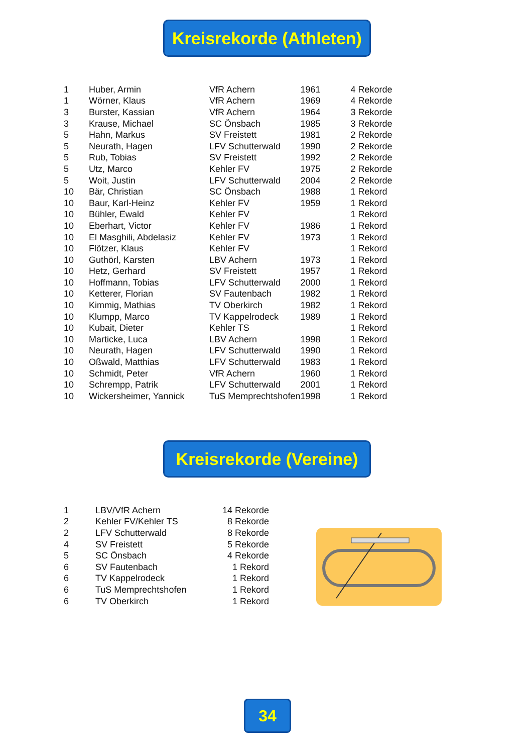Kreisrekorde (Athleten)
| 1 | Huber, Armin | VfR Achern | 1961 | 4 Rekorde |
| 1 | Wörner, Klaus | VfR Achern | 1969 | 4 Rekorde |
| 3 | Burster, Kassian | VfR Achern | 1964 | 3 Rekorde |
| 3 | Krause, Michael | SC Önsbach | 1985 | 3 Rekorde |
| 5 | Hahn, Markus | SV Freistett | 1981 | 2 Rekorde |
| 5 | Neurath, Hagen | LFV Schutterwald | 1990 | 2 Rekorde |
| 5 | Rub, Tobias | SV Freistett | 1992 | 2 Rekorde |
| 5 | Utz, Marco | Kehler FV | 1975 | 2 Rekorde |
| 5 | Woit, Justin | LFV Schutterwald | 2004 | 2 Rekorde |
| 10 | Bär, Christian | SC Önsbach | 1988 | 1 Rekord |
| 10 | Baur, Karl-Heinz | Kehler FV | 1959 | 1 Rekord |
| 10 | Bühler, Ewald | Kehler FV | | 1 Rekord |
| 10 | Eberhart, Victor | Kehler FV | 1986 | 1 Rekord |
| 10 | El Masghili, Abdelasiz | Kehler FV | 1973 | 1 Rekord |
| 10 | Flötzer, Klaus | Kehler FV | | 1 Rekord |
| 10 | Guthörl, Karsten | LBV Achern | 1973 | 1 Rekord |
| 10 | Hetz, Gerhard | SV Freistett | 1957 | 1 Rekord |
| 10 | Hoffmann, Tobias | LFV Schutterwald | 2000 | 1 Rekord |
| 10 | Ketterer, Florian | SV Fautenbach | 1982 | 1 Rekord |
| 10 | Kimmig, Mathias | TV Oberkirch | 1982 | 1 Rekord |
| 10 | Klumpp, Marco | TV Kappelrodeck | 1989 | 1 Rekord |
| 10 | Kubait, Dieter | Kehler TS | | 1 Rekord |
| 10 | Marticke, Luca | LBV Achern | 1998 | 1 Rekord |
| 10 | Neurath, Hagen | LFV Schutterwald | 1990 | 1 Rekord |
| 10 | Oßwald, Matthias | LFV Schutterwald | 1983 | 1 Rekord |
| 10 | Schmidt, Peter | VfR Achern | 1960 | 1 Rekord |
| 10 | Schrempp, Patrik | LFV Schutterwald | 2001 | 1 Rekord |
| 10 | Wickersheimer, Yannick | TuS Memprechtshofen | 1998 | 1 Rekord |
Kreisrekorde (Vereine)
| 1 | LBV/VfR Achern | 14 Rekorde |
| 2 | Kehler FV/Kehler TS | 8 Rekorde |
| 2 | LFV Schutterwald | 8 Rekorde |
| 4 | SV Freistett | 5 Rekorde |
| 5 | SC Önsbach | 4 Rekorde |
| 6 | SV Fautenbach | 1 Rekord |
| 6 | TV Kappelrodeck | 1 Rekord |
| 6 | TuS Memprechtshofen | 1 Rekord |
| 6 | TV Oberkirch | 1 Rekord |
34